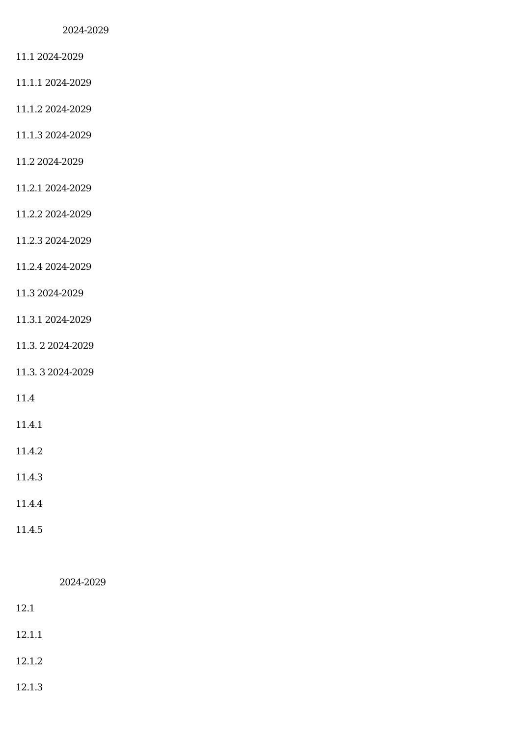2024-2029
11.1 2024-2029
11.1.1 2024-2029
11.1.2 2024-2029
11.1.3 2024-2029
11.2 2024-2029
11.2.1 2024-2029
11.2.2 2024-2029
11.2.3 2024-2029
11.2.4 2024-2029
11.3 2024-2029
11.3.1 2024-2029
11.3. 2 2024-2029
11.3. 3 2024-2029
11.4
11.4.1
11.4.2
11.4.3
11.4.4
11.4.5
2024-2029
12.1
12.1.1
12.1.2
12.1.3